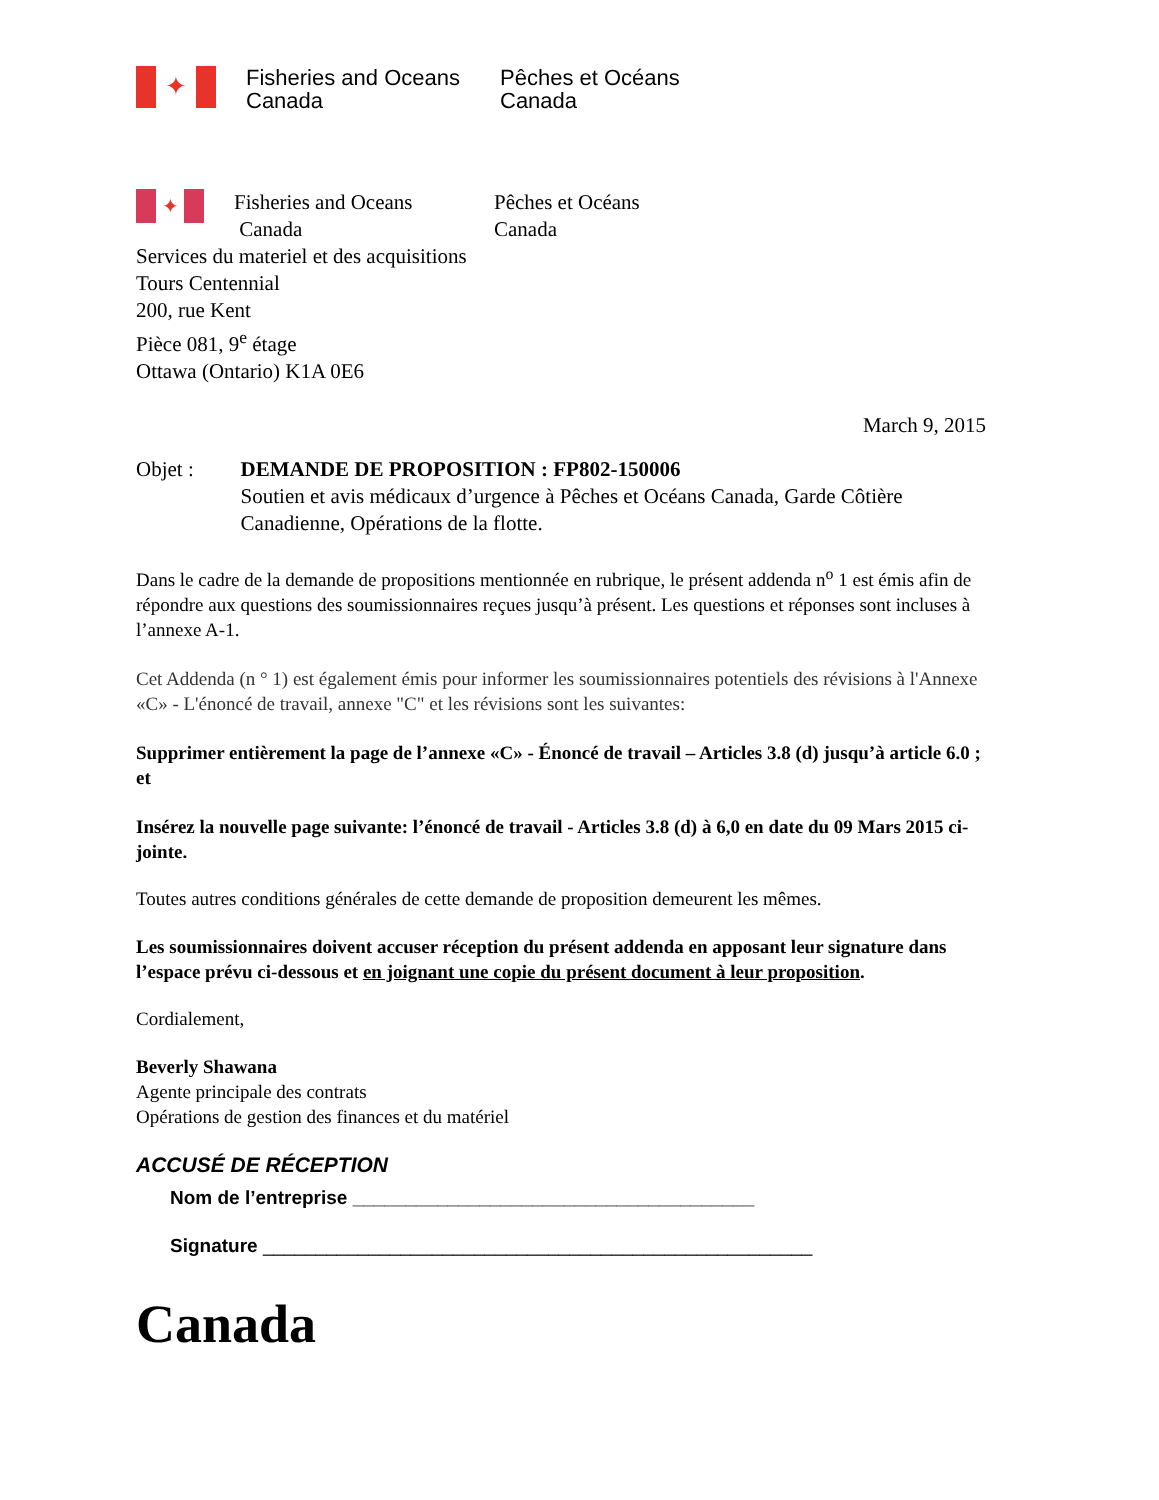✦
Fisheries and Oceans
Canada
Pêches et Océans
Canada
✦
Fisheries and Oceans
Canada
Pêches et Océans
Canada
Services du materiel et des acquisitions
Tours Centennial
200, rue Kent
Pièce 081, 9<sup>e</sup> étage
Ottawa (Ontario) K1A 0E6
March 9, 2015
Objet : DEMANDE DE PROPOSITION : FP802-150006
Soutien et avis médicaux d’urgence à Pêches et Océans Canada, Garde Côtière Canadienne, Opérations de la flotte.
Dans le cadre de la demande de propositions mentionnée en rubrique, le présent addenda n<sup>o</sup> 1 est émis afin de répondre aux questions des soumissionnaires reçues jusqu’à présent. Les questions et réponses sont incluses à l’annexe A-1.
Cet Addenda (n ° 1) est également émis pour informer les soumissionnaires potentiels des révisions à l'Annexe «C» - L'énoncé de travail, annexe "C" et les révisions sont les suivantes:
Supprimer entièrement la page de l’annexe «C» - Énoncé de travail – Articles 3.8 (d) jusqu’à article 6.0 ; et
Insérez la nouvelle page suivante: l’énoncé de travail - Articles 3.8 (d) à 6,0 en date du 09 Mars 2015 ci-jointe.
Toutes autres conditions générales de cette demande de proposition demeurent les mêmes.
Les soumissionnaires doivent accuser réception du présent addenda en apposant leur signature dans l’espace prévu ci-dessous et en joignant une copie du présent document à leur proposition.
Cordialement,
Beverly Shawana
Agente principale des contrats
Opérations de gestion des finances et du matériel
ACCUSÉ DE RÉCEPTION
Nom de l’entreprise ______________________________________
Signature ____________________________________________________
Canada